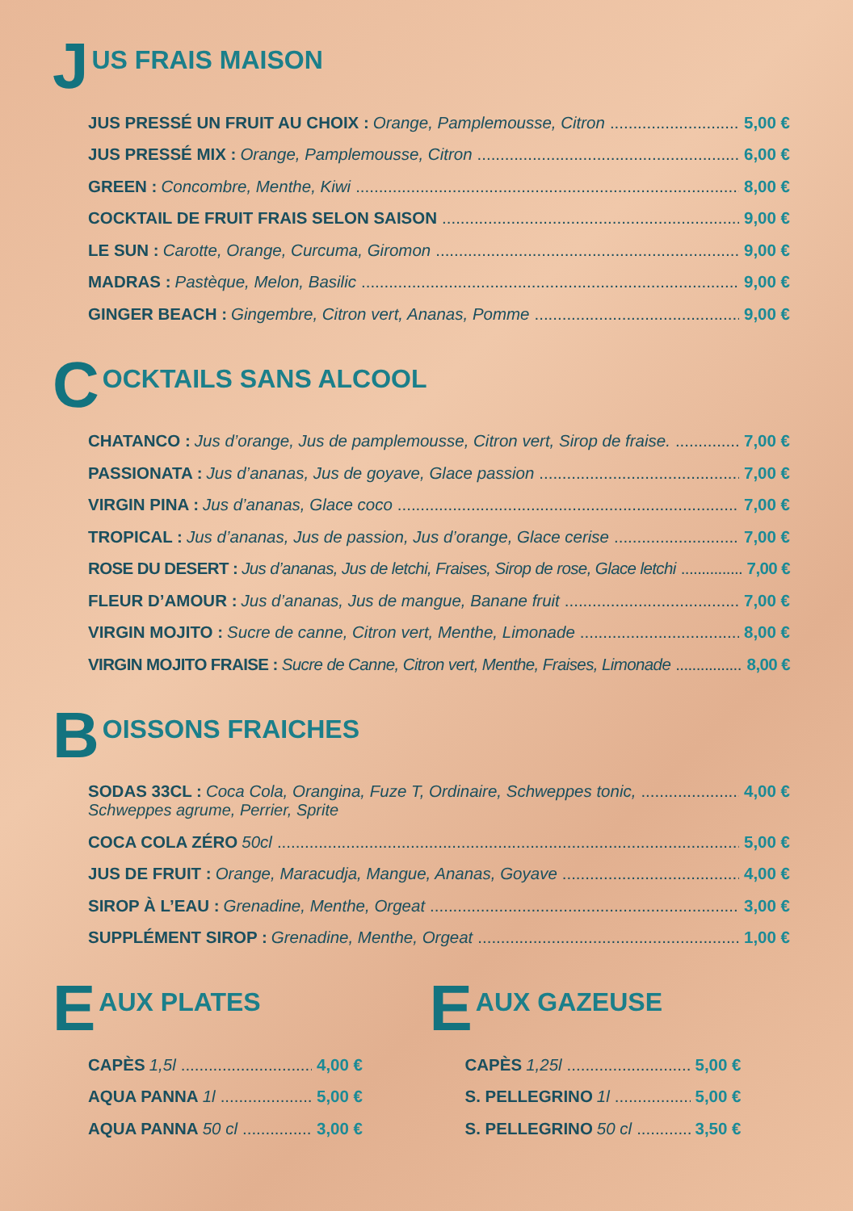J US FRAIS MAISON
JUS PRESSÉ UN FRUIT AU CHOIX : Orange, Pamplemousse, Citron 5,00 €
JUS PRESSÉ MIX : Orange, Pamplemousse, Citron 6,00 €
GREEN : Concombre, Menthe, Kiwi 8,00 €
COCKTAIL DE FRUIT FRAIS SELON SAISON 9,00 €
LE SUN : Carotte, Orange, Curcuma, Giromon 9,00 €
MADRAS : Pastèque, Melon, Basilic 9,00 €
GINGER BEACH : Gingembre, Citron vert, Ananas, Pomme 9,00 €
C OCKTAILS SANS ALCOOL
CHATANCO : Jus d’orange, Jus de pamplemousse, Citron vert, Sirop de fraise. 7,00 €
PASSIONATA : Jus d’ananas, Jus de goyave, Glace passion 7,00 €
VIRGIN PINA : Jus d’ananas, Glace coco 7,00 €
TROPICAL : Jus d’ananas, Jus de passion, Jus d’orange, Glace cerise 7,00 €
ROSE DU DESERT : Jus d’ananas, Jus de letchi, Fraises, Sirop de rose, Glace letchi 7,00 €
FLEUR D’AMOUR : Jus d’ananas, Jus de mangue, Banane fruit 7,00 €
VIRGIN MOJITO : Sucre de canne, Citron vert, Menthe, Limonade 8,00 €
VIRGIN MOJITO FRAISE : Sucre de Canne, Citron vert, Menthe, Fraises, Limonade 8,00 €
B OISSONS FRAICHES
SODAS 33CL : Coca Cola, Orangina, Fuze T, Ordinaire, Schweppes tonic, 4,00 €
Schweppes agrume, Perrier, Sprite
COCA COLA ZÉRO 50cl 5,00 €
JUS DE FRUIT : Orange, Maracudja, Mangue, Ananas, Goyave 4,00 €
SIROP À L’EAU : Grenadine, Menthe, Orgeat 3,00 €
SUPPLÉMENT SIROP : Grenadine, Menthe, Orgeat 1,00 €
E AUX PLATES
CAPÈS 1,5l 4,00 €
AQUA PANNA 1l 5,00 €
AQUA PANNA 50 cl 3,00 €
E AUX GAZEUSE
CAPÈS 1,25l 5,00 €
S. PELLEGRINO 1l 5,00 €
S. PELLEGRINO 50 cl 3,50 €